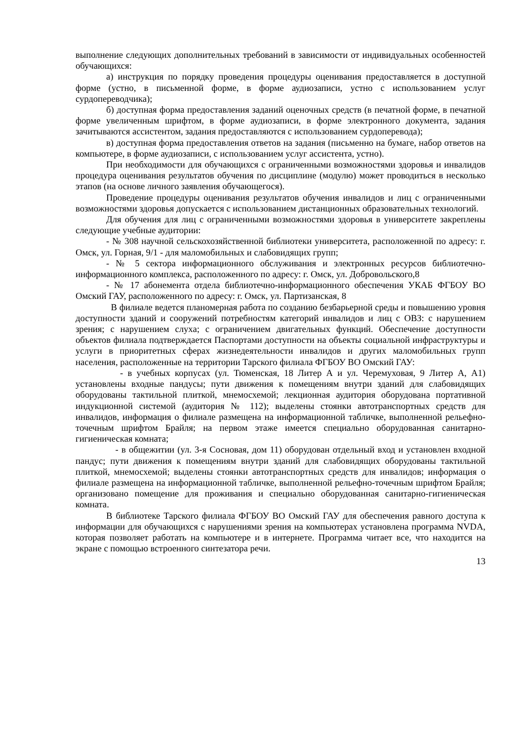выполнение следующих дополнительных требований в зависимости от индивидуальных особенностей обучающихся:
а) инструкция по порядку проведения процедуры оценивания предоставляется в доступной форме (устно, в письменной форме, в форме аудиозаписи, устно с использованием услуг сурдопереводчика);
б) доступная форма предоставления заданий оценочных средств (в печатной форме, в печатной форме увеличенным шрифтом, в форме аудиозаписи, в форме электронного документа, задания зачитываются ассистентом, задания предоставляются с использованием сурдоперевода);
в) доступная форма предоставления ответов на задания (письменно на бумаге, набор ответов на компьютере, в форме аудиозаписи, с использованием услуг ассистента, устно).
При необходимости для обучающихся с ограниченными возможностями здоровья и инвалидов процедура оценивания результатов обучения по дисциплине (модулю) может проводиться в несколько этапов (на основе личного заявления обучающегося).
Проведение процедуры оценивания результатов обучения инвалидов и лиц с ограниченными возможностями здоровья допускается с использованием дистанционных образовательных технологий.
Для обучения для лиц с ограниченными возможностями здоровья в университете закреплены следующие учебные аудитории:
- № 308 научной сельскохозяйственной библиотеки университета, расположенной по адресу: г. Омск, ул. Горная, 9/1 - для маломобильных и слабовидящих групп;
- № 5 сектора информационного обслуживания и электронных ресурсов библиотечно-информационного комплекса, расположенного по адресу: г. Омск, ул. Добровольского,8
- № 17 абонемента отдела библиотечно-информационного обеспечения УКАБ ФГБОУ ВО Омский ГАУ, расположенного по адресу: г. Омск, ул. Партизанская, 8
В филиале ведется планомерная работа по созданию безбарьерной среды и повышению уровня доступности зданий и сооружений потребностям категорий инвалидов и лиц с ОВЗ: с нарушением зрения; с нарушением слуха; с ограничением двигательных функций. Обеспечение доступности объектов филиала подтверждается Паспортами доступности на объекты социальной инфраструктуры и услуги в приоритетных сферах жизнедеятельности инвалидов и других маломобильных групп населения, расположенные на территории Тарского филиала ФГБОУ ВО Омский ГАУ:
- в учебных корпусах (ул. Тюменская, 18 Литер А и ул. Черемуховая, 9 Литер А, А1) установлены входные пандусы; пути движения к помещениям внутри зданий для слабовидящих оборудованы тактильной плиткой, мнемосхемой; лекционная аудитория оборудована портативной индукционной системой (аудитория № 112); выделены стоянки автотранспортных средств для инвалидов, информация о филиале размещена на информационной табличке, выполненной рельефно-точечным шрифтом Брайля; на первом этаже имеется специально оборудованная санитарно-гигиеническая комната;
- в общежитии (ул. 3-я Сосновая, дом 11) оборудован отдельный вход и установлен входной пандус; пути движения к помещениям внутри зданий для слабовидящих оборудованы тактильной плиткой, мнемосхемой; выделены стоянки автотранспортных средств для инвалидов; информация о филиале размещена на информационной табличке, выполненной рельефно-точечным шрифтом Брайля; организовано помещение для проживания и специально оборудованная санитарно-гигиеническая комната.
В библиотеке Тарского филиала ФГБОУ ВО Омский ГАУ для обеспечения равного доступа к информации для обучающихся с нарушениями зрения на компьютерах установлена программа NVDA, которая позволяет работать на компьютере и в интернете. Программа читает все, что находится на экране с помощью встроенного синтезатора речи.
13